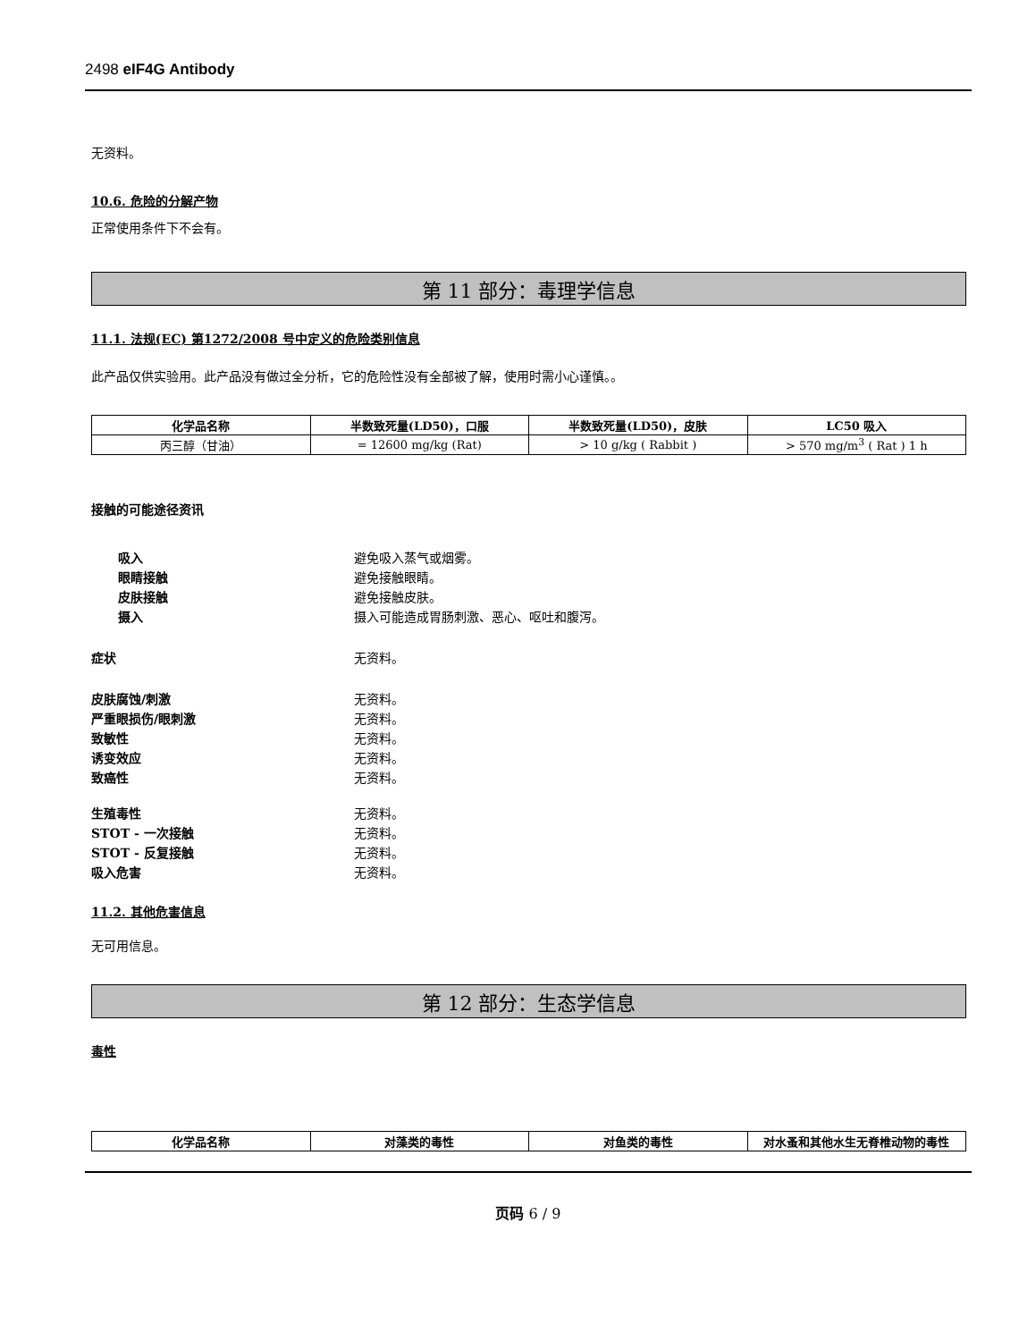2498 eIF4G Antibody
无资料。
10.6. 危险的分解产物
正常使用条件下不会有。
第 11 部分：毒理学信息
11.1. 法规(EC) 第1272/2008 号中定义的危险类别信息
此产品仅供实验用。此产品没有做过全分析，它的危险性没有全部被了解，使用时需小心谨慎。。
| 化学品名称 | 半数致死量(LD50)，口服 | 半数致死量(LD50)，皮肤 | LC50 吸入 |
| --- | --- | --- | --- |
| 丙三醇（甘油） | = 12600 mg/kg (Rat) | > 10 g/kg ( Rabbit ) | > 570 mg/m<sup>3</sup> ( Rat ) 1 h |
接触的可能途径资讯
吸入 避免吸入蒸气或烟雾。
眼睛接触 避免接触眼睛。
皮肤接触 避免接触皮肤。
摄入 摄入可能造成胃肠刺激、恶心、呕吐和腹泻。
症状 无资料。
皮肤腐蚀/刺激 无资料。
严重眼损伤/眼刺激 无资料。
致敏性 无资料。
诱变效应 无资料。
致癌性 无资料。
生殖毒性 无资料。
STOT - 一次接触 无资料。
STOT - 反复接触 无资料。
吸入危害 无资料。
11.2. 其他危害信息
无可用信息。
第 12 部分：生态学信息
毒性
| 化学品名称 | 对藻类的毒性 | 对鱼类的毒性 | 对水蚤和其他水生无脊椎动物的毒性 |
| --- | --- | --- | --- |
页码 6 / 9